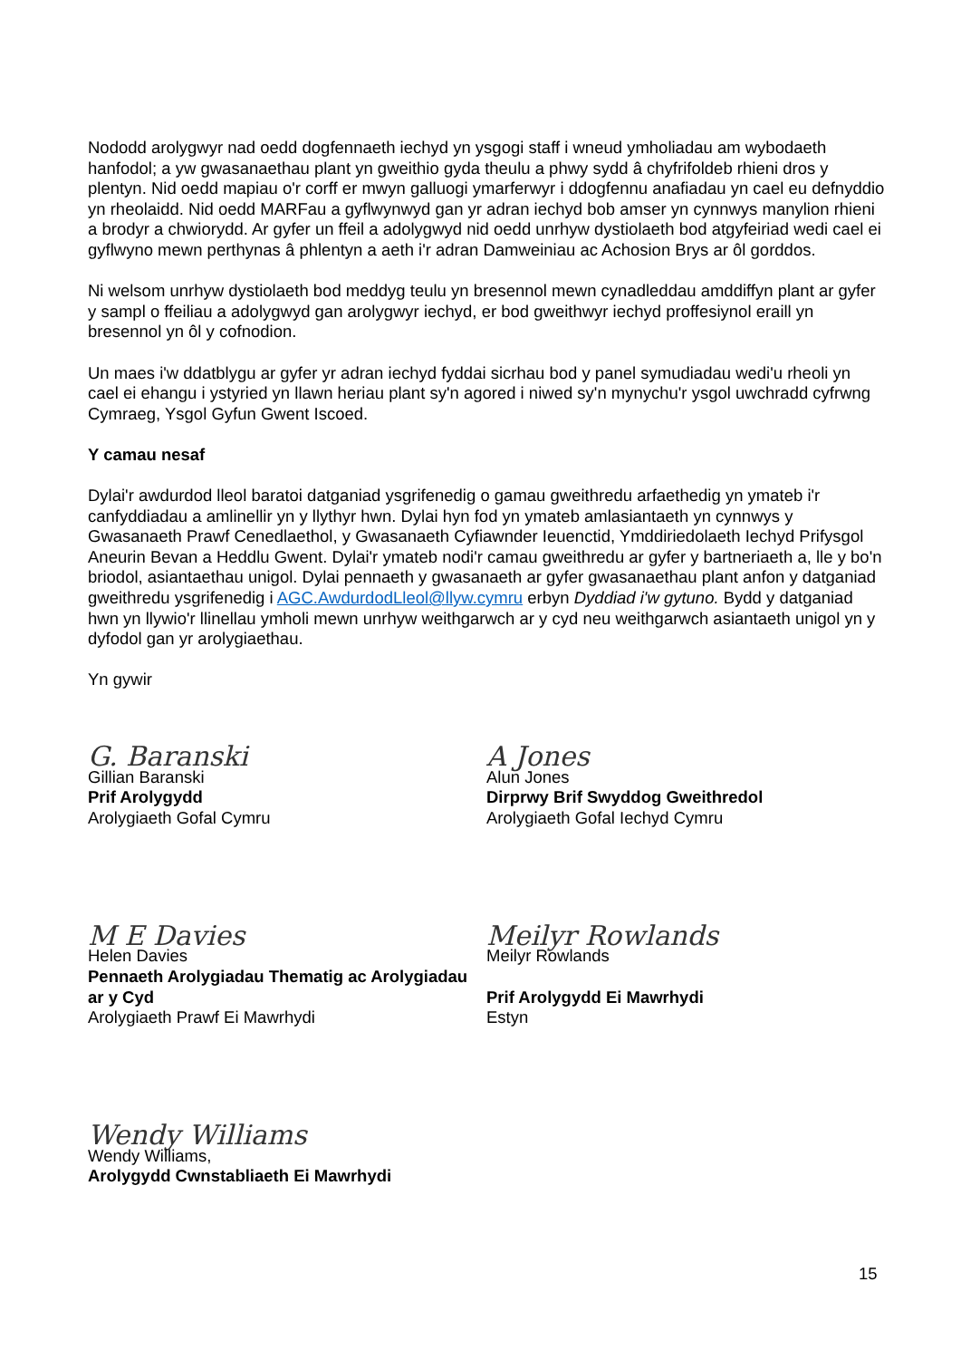Nododd arolygwyr nad oedd dogfennaeth iechyd yn ysgogi staff i wneud ymholiadau am wybodaeth hanfodol; a yw gwasanaethau plant yn gweithio gyda theulu a phwy sydd â chyfrifoldeb rhieni dros y plentyn. Nid oedd mapiau o'r corff er mwyn galluogi ymarferwyr i ddogfennu anafiadau yn cael eu defnyddio yn rheolaidd. Nid oedd MARFau a gyflwynwyd gan yr adran iechyd bob amser yn cynnwys manylion rhieni a brodyr a chwiorydd. Ar gyfer un ffeil a adolygwyd nid oedd unrhyw dystiolaeth bod atgyfeiriad wedi cael ei gyflwyno mewn perthynas â phlentyn a aeth i'r adran Damweiniau ac Achosion Brys ar ôl gorddos.
Ni welsom unrhyw dystiolaeth bod meddyg teulu yn bresennol mewn cynadleddau amddiffyn plant ar gyfer y sampl o ffeiliau a adolygwyd gan arolygwyr iechyd, er bod gweithwyr iechyd proffesiynol eraill yn bresennol yn ôl y cofnodion.
Un maes i'w ddatblygu ar gyfer yr adran iechyd fyddai sicrhau bod y panel symudiadau wedi'u rheoli yn cael ei ehangu i ystyried yn llawn heriau plant sy'n agored i niwed sy'n mynychu'r ysgol uwchradd cyfrwng Cymraeg, Ysgol Gyfun Gwent Iscoed.
Y camau nesaf
Dylai'r awdurdod lleol baratoi datganiad ysgrifenedig o gamau gweithredu arfaethedig yn ymateb i'r canfyddiadau a amlinellir yn y llythyr hwn. Dylai hyn fod yn ymateb amlasiantaeth yn cynnwys y Gwasanaeth Prawf Cenedlaethol, y Gwasanaeth Cyfiawnder Ieuenctid, Ymddiriedolaeth Iechyd Prifysgol Aneurin Bevan a Heddlu Gwent. Dylai'r ymateb nodi'r camau gweithredu ar gyfer y bartneriaeth a, lle y bo'n briodol, asiantaethau unigol. Dylai pennaeth y gwasanaeth ar gyfer gwasanaethau plant anfon y datganiad gweithredu ysgrifenedig i AGC.AwdurdodLleol@llyw.cymru erbyn Dyddiad i'w gytuno. Bydd y datganiad hwn yn llywio'r llinellau ymholi mewn unrhyw weithgarwch ar y cyd neu weithgarwch asiantaeth unigol yn y dyfodol gan yr arolygiaethau.
Yn gywir
G. Baranski
Gillian Baranski
Prif Arolygydd
Arolygiaeth Gofal Cymru
M E Davies
Helen Davies
Pennaeth Arolygiadau Thematig ac Arolygiadau ar y Cyd
Arolygiaeth Prawf Ei Mawrhydi
Wendy Williams
Wendy Williams,
Arolygydd Cwnstabliaeth Ei Mawrhydi
A Jones
Alun Jones
Dirprwy Brif Swyddog Gweithredol
Arolygiaeth Gofal Iechyd Cymru
Meilyr Rowlands
Meilyr Rowlands
Prif Arolygydd Ei Mawrhydi
Estyn
15